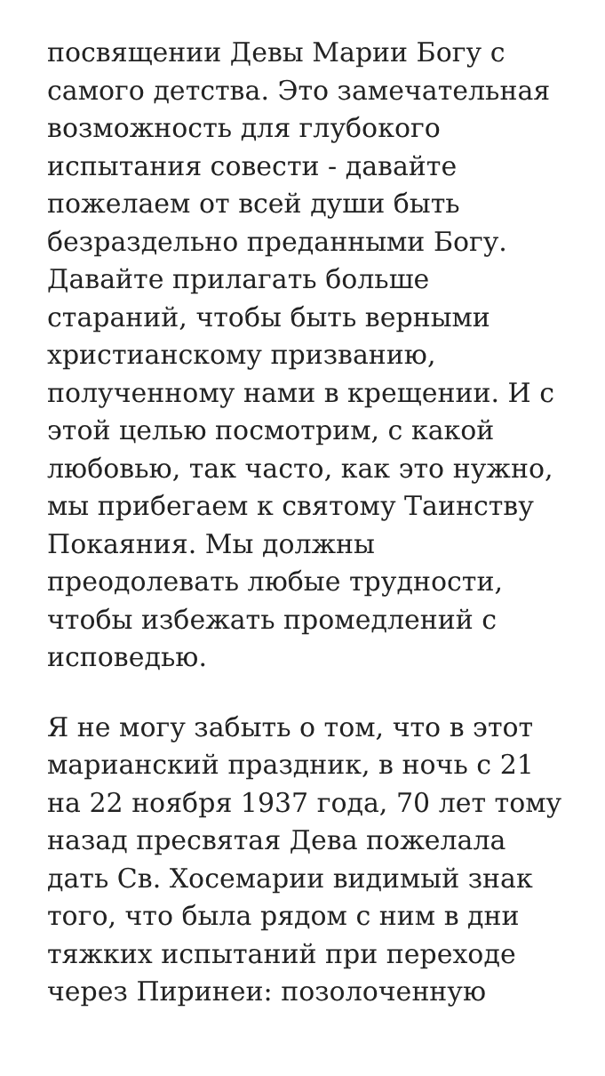посвящении Девы Марии Богу с самого детства. Это замечательная возможность для глубокого испытания совести - давайте пожелаем от всей души быть безраздельно преданными Богу. Давайте прилагать больше стараний, чтобы быть верными христианскому призванию, полученному нами в крещении. И с этой целью посмотрим, с какой любовью, так часто, как это нужно, мы прибегаем к святому Таинству Покаяния. Мы должны преодолевать любые трудности, чтобы избежать промедлений с исповедью.
Я не могу забыть о том, что в этот марианский праздник, в ночь с 21 на 22 ноября 1937 года, 70 лет тому назад пресвятая Дева пожелала дать Св. Хосемарии видимый знак того, что была рядом с ним в дни тяжких испытаний при переходе через Пиринеи: позолоченную